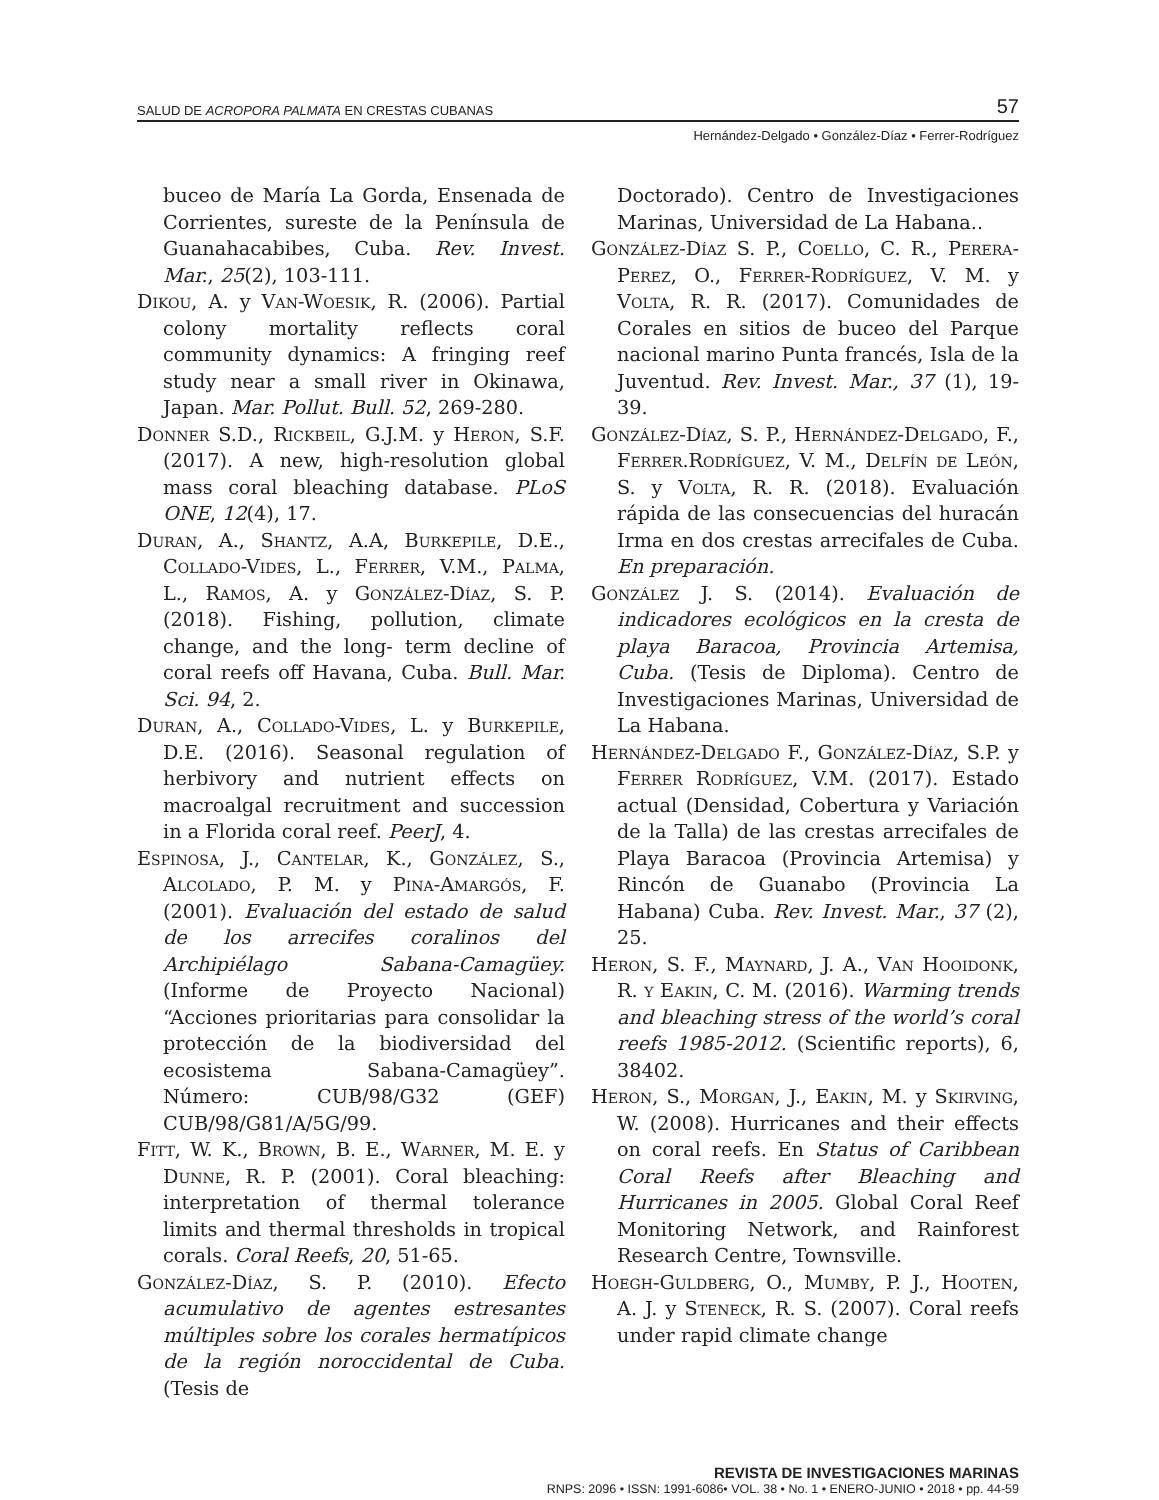SALUD DE ACROPORA PALMATA EN CRESTAS CUBANAS 57
Hernández-Delgado • González-Díaz • Ferrer-Rodríguez
buceo de María La Gorda, Ensenada de Corrientes, sureste de la Península de Guanahacabibes, Cuba. Rev. Invest. Mar., 25(2), 103-111.
Dikou, A. y Van-Woesik, R. (2006). Partial colony mortality reflects coral community dynamics: A fringing reef study near a small river in Okinawa, Japan. Mar. Pollut. Bull. 52, 269-280.
Donner S.D., Rickbeil, G.J.M. y Heron, S.F. (2017). A new, high-resolution global mass coral bleaching database. PLoS ONE, 12(4), 17.
Duran, A., Shantz, A.A, Burkepile, D.E., Collado-Vides, L., Ferrer, V.M., Palma, L., Ramos, A. y González-Díaz, S. P. (2018). Fishing, pollution, climate change, and the long- term decline of coral reefs off Havana, Cuba. Bull. Mar. Sci. 94, 2.
Duran, A., Collado-Vides, L. y Burkepile, D.E. (2016). Seasonal regulation of herbivory and nutrient effects on macroalgal recruitment and succession in a Florida coral reef. PeerJ, 4.
Espinosa, J., Cantelar, K., González, S., Alcolado, P. M. y Pina-Amargós, F. (2001). Evaluación del estado de salud de los arrecifes coralinos del Archipiélago Sabana-Camagüey. (Informe de Proyecto Nacional) “Acciones prioritarias para consolidar la protección de la biodiversidad del ecosistema Sabana-Camagüey”. Número: CUB/98/G32 (GEF) CUB/98/G81/A/5G/99.
Fitt, W. K., Brown, B. E., Warner, M. E. y Dunne, R. P. (2001). Coral bleaching: interpretation of thermal tolerance limits and thermal thresholds in tropical corals. Coral Reefs, 20, 51-65.
González-Díaz, S. P. (2010). Efecto acumulativo de agentes estresantes múltiples sobre los corales hermatípicos de la región noroccidental de Cuba. (Tesis de
Doctorado). Centro de Investigaciones Marinas, Universidad de La Habana..
González-Díaz S. P., Coello, C. R., Perera-Perez, O., Ferrer-Rodríguez, V. M. y Volta, R. R. (2017). Comunidades de Corales en sitios de buceo del Parque nacional marino Punta francés, Isla de la Juventud. Rev. Invest. Mar., 37 (1), 19-39.
González-Díaz, S. P., Hernández-Delgado, F., Ferrer.Rodríguez, V. M., Delfín de León, S. y Volta, R. R. (2018). Evaluación rápida de las consecuencias del huracán Irma en dos crestas arrecifales de Cuba. En preparación.
González J. S. (2014). Evaluación de indicadores ecológicos en la cresta de playa Baracoa, Provincia Artemisa, Cuba. (Tesis de Diploma). Centro de Investigaciones Marinas, Universidad de La Habana.
Hernández-Delgado F., González-Díaz, S.P. y Ferrer Rodríguez, V.M. (2017). Estado actual (Densidad, Cobertura y Variación de la Talla) de las crestas arrecifales de Playa Baracoa (Provincia Artemisa) y Rincón de Guanabo (Provincia La Habana) Cuba. Rev. Invest. Mar., 37 (2), 25.
Heron, S. F., Maynard, J. A., Van Hooidonk, R. y Eakin, C. M. (2016). Warming trends and bleaching stress of the world’s coral reefs 1985-2012. (Scientific reports), 6, 38402.
Heron, S., Morgan, J., Eakin, M. y Skirving, W. (2008). Hurricanes and their effects on coral reefs. En Status of Caribbean Coral Reefs after Bleaching and Hurricanes in 2005. Global Coral Reef Monitoring Network, and Rainforest Research Centre, Townsville.
Hoegh-Guldberg, O., Mumby, P. J., Hooten, A. J. y Steneck, R. S. (2007). Coral reefs under rapid climate change
REVISTA DE INVESTIGACIONES MARINAS
RNPS: 2096 • ISSN: 1991-6086• VOL. 38 • No. 1 • ENERO-JUNIO • 2018 • pp. 44-59